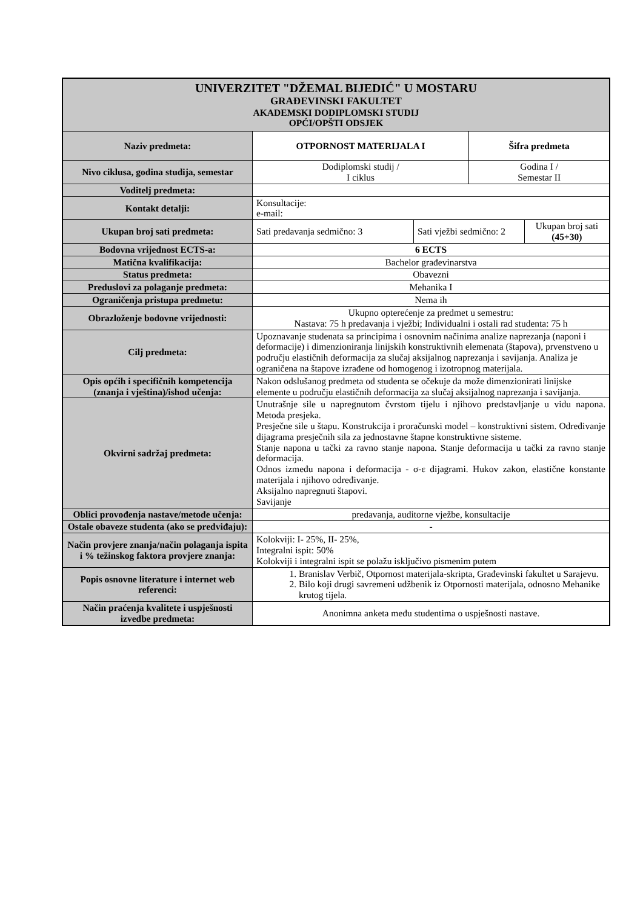| UNIVERZITET "DŽEMAL BIJEDIĆ" U MOSTARU GRAĐEVINSKI FAKULTET AKADEMSKI DODIPLOMSKI STUDIJ OPĆI/OPŠTI ODSJEK | | | | |
| Naziv predmeta: | OTPORNOST MATERIJALA I | | Šifra predmeta | |
| Nivo ciklusa, godina studija, semestar | Dodiplomski studij / I ciklus | | Godina I / Semestar II | |
| Voditelj predmeta: | | | | |
| Kontakt detalji: | Konsultacije: e-mail: | | | |
| Ukupan broj sati predmeta: | Sati predavanja sedmično: 3 | Sati vježbi sedmično: 2 | | Ukupan broj sati (45+30) |
| Bodovna vrijednost ECTS-a: | 6 ECTS | | | |
| Matična kvalifikacija: | Bachelor građevinarstva | | | |
| Status predmeta: | Obavezni | | | |
| Preduslovi za polaganje predmeta: | Mehanika I | | | |
| Ograničenja pristupa predmetu: | Nema ih | | | |
| Obrazloženje bodovne vrijednosti: | Ukupno opterećenje za predmet u semestru: Nastava: 75 h predavanja i vježbi; Individualni i ostali rad studenta: 75 h | | | |
| Cilj predmeta: | Upoznavanje studenata sa principima i osnovnim načinima analize naprezanja (naponi i deformacije) i dimenzioniranja linijskih konstruktivnih elemenata (štapova), prvenstveno u području elastičnih deformacija za slučaj aksijalnog naprezanja i savijanja. Analiza je ograničena na štapove izrađene od homogenog i izotropnog materijala. | | | |
| Opis općih i specifičnih kompetencija (znanja i vještina)/ishod učenja: | Nakon odslušanog predmeta od studenta se očekuje da može dimenzionirati linijske elemente u području elastičnih deformacija za slučaj aksijalnog naprezanja i savijanja. | | | |
| Okvirni sadržaj predmeta: | Unutrašnje sile u napregnutom čvrstom tijelu i njihovo predstavljanje u vidu napona. Metoda presjeka. Presječne sile u štapu. Konstrukcija i proračunski model – konstruktivni sistem. Određivanje dijagrama presječnih sila za jednostavne štapne konstruktivne sisteme. Stanje napona u tački za ravno stanje napona. Stanje deformacija u tački za ravno stanje deformacija. Odnos između napona i deformacija - σ-ε dijagrami. Hukov zakon, elastične konstante materijala i njihovo određivanje. Aksijalno napregnuti štapovi. Savijanje | | | |
| Oblici provođenja nastave/metode učenja: | predavanja, auditorne vježbe, konsultacije | | | |
| Ostale obaveze studenta (ako se predviđaju): | - | | | |
| Način provjere znanja/način polaganja ispita i % težinskog faktora provjere znanja: | Kolokviji: I- 25%, II- 25%, Integralni ispit: 50% Kolokviji i integralni ispit se polažu isključivo pismenim putem | | | |
| Popis osnovne literature i internet web referenci: | 1. Branislav Verbič, Otpornost materijala-skripta, Građevinski fakultet u Sarajevu. 2. Bilo koji drugi savremeni udžbenik iz Otpornosti materijala, odnosno Mehanike krutog tijela. | | | |
| Način praćenja kvalitete i uspješnosti izvedbe predmeta: | Anonimna anketa među studentima o uspješnosti nastave. | | | |